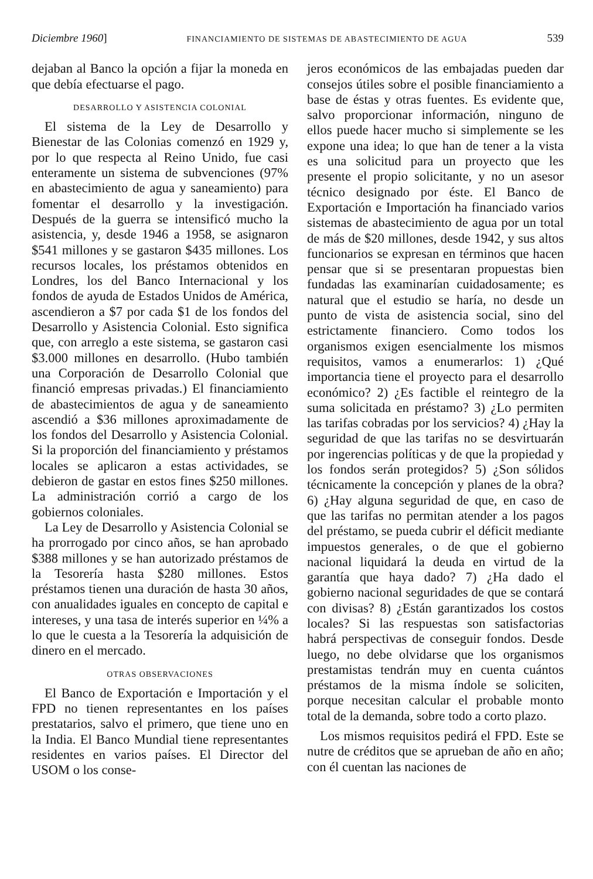Diciembre 1960] FINANCIAMIENTO DE SISTEMAS DE ABASTECIMIENTO DE AGUA 539
dejaban al Banco la opción a fijar la moneda en que debía efectuarse el pago.
DESARROLLO Y ASISTENCIA COLONIAL
El sistema de la Ley de Desarrollo y Bienestar de las Colonias comenzó en 1929 y, por lo que respecta al Reino Unido, fue casi enteramente un sistema de subvenciones (97% en abastecimiento de agua y saneamiento) para fomentar el desarrollo y la investigación. Después de la guerra se intensificó mucho la asistencia, y, desde 1946 a 1958, se asignaron $541 millones y se gastaron $435 millones. Los recursos locales, los préstamos obtenidos en Londres, los del Banco Internacional y los fondos de ayuda de Estados Unidos de América, ascendieron a $7 por cada $1 de los fondos del Desarrollo y Asistencia Colonial. Esto significa que, con arreglo a este sistema, se gastaron casi $3.000 millones en desarrollo. (Hubo también una Corporación de Desarrollo Colonial que financió empresas privadas.) El financiamiento de abastecimientos de agua y de saneamiento ascendió a $36 millones aproximadamente de los fondos del Desarrollo y Asistencia Colonial. Si la proporción del financiamiento y préstamos locales se aplicaron a estas actividades, se debieron de gastar en estos fines $250 millones. La administración corrió a cargo de los gobiernos coloniales.
La Ley de Desarrollo y Asistencia Colonial se ha prorrogado por cinco años, se han aprobado $388 millones y se han autorizado préstamos de la Tesorería hasta $280 millones. Estos préstamos tienen una duración de hasta 30 años, con anualidades iguales en concepto de capital e intereses, y una tasa de interés superior en ¼% a lo que le cuesta a la Tesorería la adquisición de dinero en el mercado.
OTRAS OBSERVACIONES
El Banco de Exportación e Importación y el FPD no tienen representantes en los países prestatarios, salvo el primero, que tiene uno en la India. El Banco Mundial tiene representantes residentes en varios países. El Director del USOM o los conse-
jeros económicos de las embajadas pueden dar consejos útiles sobre el posible financiamiento a base de éstas y otras fuentes. Es evidente que, salvo proporcionar información, ninguno de ellos puede hacer mucho si simplemente se les expone una idea; lo que han de tener a la vista es una solicitud para un proyecto que les presente el propio solicitante, y no un asesor técnico designado por éste. El Banco de Exportación e Importación ha financiado varios sistemas de abastecimiento de agua por un total de más de $20 millones, desde 1942, y sus altos funcionarios se expresan en términos que hacen pensar que si se presentaran propuestas bien fundadas las examinarían cuidadosamente; es natural que el estudio se haría, no desde un punto de vista de asistencia social, sino del estrictamente financiero. Como todos los organismos exigen esencialmente los mismos requisitos, vamos a enumerarlos: 1) ¿Qué importancia tiene el proyecto para el desarrollo económico? 2) ¿Es factible el reintegro de la suma solicitada en préstamo? 3) ¿Lo permiten las tarifas cobradas por los servicios? 4) ¿Hay la seguridad de que las tarifas no se desvirtuarán por ingerencias políticas y de que la propiedad y los fondos serán protegidos? 5) ¿Son sólidos técnicamente la concepción y planes de la obra? 6) ¿Hay alguna seguridad de que, en caso de que las tarifas no permitan atender a los pagos del préstamo, se pueda cubrir el déficit mediante impuestos generales, o de que el gobierno nacional liquidará la deuda en virtud de la garantía que haya dado? 7) ¿Ha dado el gobierno nacional seguridades de que se contará con divisas? 8) ¿Están garantizados los costos locales? Si las respuestas son satisfactorias habrá perspectivas de conseguir fondos. Desde luego, no debe olvidarse que los organismos prestamistas tendrán muy en cuenta cuántos préstamos de la misma índole se soliciten, porque necesitan calcular el probable monto total de la demanda, sobre todo a corto plazo.
Los mismos requisitos pedirá el FPD. Este se nutre de créditos que se aprueban de año en año; con él cuentan las naciones de